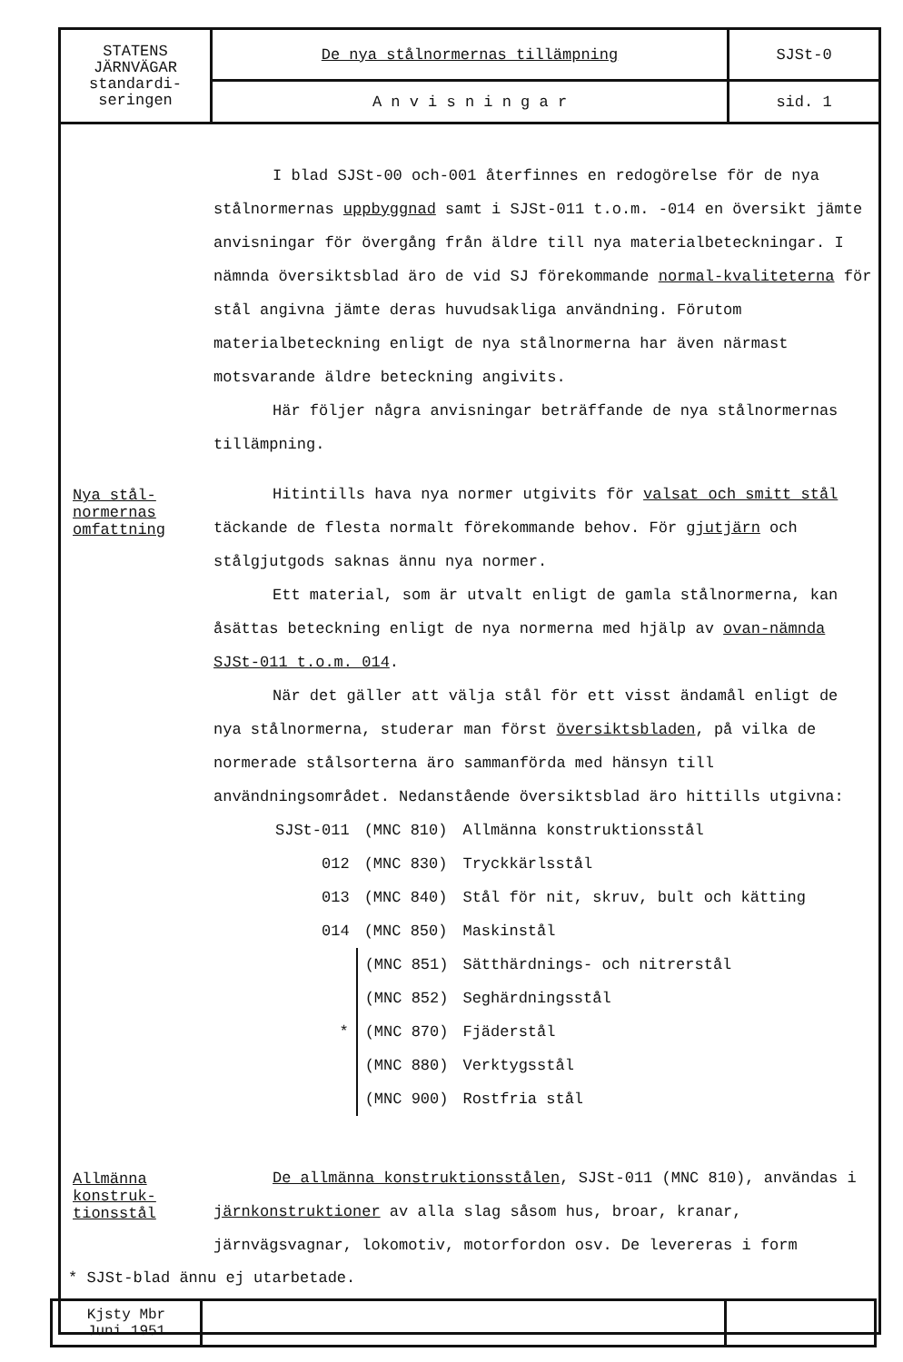| STATENS JÄRNVÄGAR standardi- seringen | De nya stålnormernas tillämpning | SJSt-0 |
| | A n v i s n i n g a r | sid. 1 |
I blad SJSt-00 och-001 återfinnes en redogörelse för de nya stålnormernas uppbyggnad samt i SJSt-011 t.o.m. -014 en översikt jämte anvisningar för övergång från äldre till nya materialbeteckningar. I nämnda översiktsblad äro de vid SJ förekommande normal-kvaliteterna för stål angivna jämte deras huvudsakliga användning. Förutom materialbeteckning enligt de nya stålnormerna har även närmast motsvarande äldre beteckning angivits.
Här följer några anvisningar beträffande de nya stålnormernas tillämpning.
Nya stål-
normernas
omfattning
Hitintills hava nya normer utgivits för valsat och smitt stål täckande de flesta normalt förekommande behov. För gjutjärn och stålgjutgods saknas ännu nya normer.
Ett material, som är utvalt enligt de gamla stålnormerna, kan åsättas beteckning enligt de nya normerna med hjälp av ovan-nämnda SJSt-011 t.o.m. 014.
När det gäller att välja stål för ett visst ändamål enligt de nya stålnormerna, studerar man först översiktsbladen, på vilka de normerade stålsorterna äro sammanförda med hänsyn till användningsområdet. Nedanstående översiktsblad äro hittills utgivna:
| SJSt-011 | (MNC 810) | Allmänna konstruktionsstål |
| 012 | (MNC 830) | Tryckkärlsstål |
| 013 | (MNC 840) | Stål för nit, skruv, bult och kätting |
| 014 | (MNC 850) | Maskinstål |
| | (MNC 851) | Sätthärdnings- och nitrerstål |
| | (MNC 852) | Seghärdningsstål |
| * | (MNC 870) | Fjäderstål |
| | (MNC 880) | Verktygsstål |
| | (MNC 900) | Rostfria stål |
Allmänna
konstruk-
tionsstål
De allmänna konstruktionsstålen, SJSt-011 (MNC 810), användas i järnkonstruktioner av alla slag såsom hus, broar, kranar, järnvägsvagnar, lokomotiv, motorfordon osv. De levereras i form
* SJSt-blad ännu ej utarbetade.
| Kjsty Mbr Juni 1951 | | |